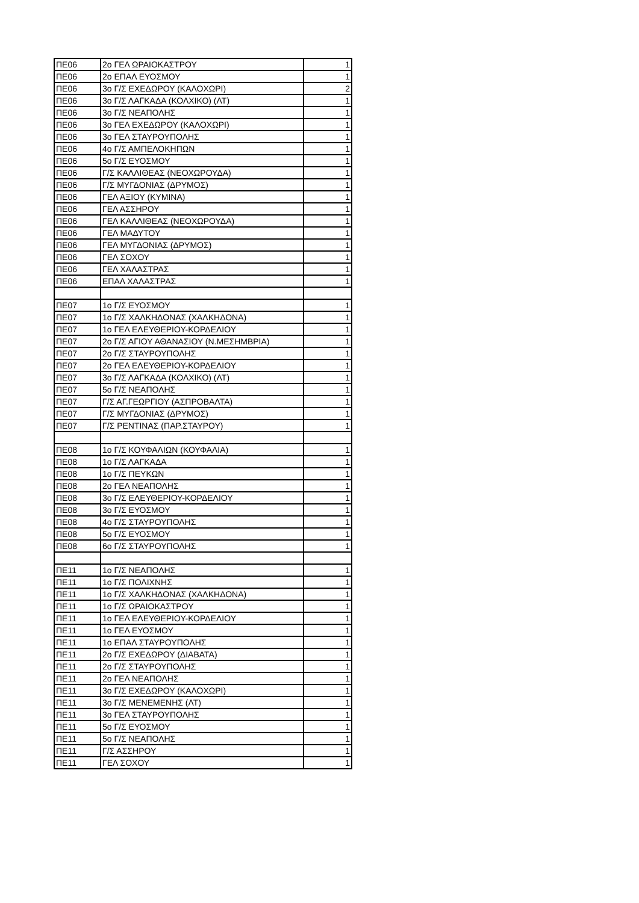| ΠΕ06 | 2ο ΓΕΛ ΩΡΑΙΟΚΑΣΤΡΟΥ | 1 |
| ΠΕ06 | 2ο ΕΠΑΛ ΕΥΟΣΜΟΥ | 1 |
| ΠΕ06 | 3ο Γ/Σ ΕΧΕΔΩΡΟΥ (ΚΑΛΟΧΩΡΙ) | 2 |
| ΠΕ06 | 3ο Γ/Σ ΛΑΓΚΑΔΑ (ΚΟΛΧΙΚΟ) (ΛΤ) | 1 |
| ΠΕ06 | 3ο Γ/Σ ΝΕΑΠΟΛΗΣ | 1 |
| ΠΕ06 | 3ο ΓΕΛ ΕΧΕΔΩΡΟΥ (ΚΑΛΟΧΩΡΙ) | 1 |
| ΠΕ06 | 3ο ΓΕΛ ΣΤΑΥΡΟΥΠΟΛΗΣ | 1 |
| ΠΕ06 | 4ο Γ/Σ ΑΜΠΕΛΟΚΗΠΩΝ | 1 |
| ΠΕ06 | 5ο Γ/Σ ΕΥΟΣΜΟΥ | 1 |
| ΠΕ06 | Γ/Σ ΚΑΛΛΙΘΕΑΣ (ΝΕΟΧΩΡΟΥΔΑ) | 1 |
| ΠΕ06 | Γ/Σ ΜΥΓΔΟΝΙΑΣ (ΔΡΥΜΟΣ) | 1 |
| ΠΕ06 | ΓΕΛ ΑΞΙΟΥ (ΚΥΜΙΝΑ) | 1 |
| ΠΕ06 | ΓΕΛ ΑΣΣΗΡΟΥ | 1 |
| ΠΕ06 | ΓΕΛ ΚΑΛΛΙΘΕΑΣ (ΝΕΟΧΩΡΟΥΔΑ) | 1 |
| ΠΕ06 | ΓΕΛ ΜΑΔΥΤΟΥ | 1 |
| ΠΕ06 | ΓΕΛ ΜΥΓΔΟΝΙΑΣ (ΔΡΥΜΟΣ) | 1 |
| ΠΕ06 | ΓΕΛ ΣΟΧΟΥ | 1 |
| ΠΕ06 | ΓΕΛ ΧΑΛΑΣΤΡΑΣ | 1 |
| ΠΕ06 | ΕΠΑΛ ΧΑΛΑΣΤΡΑΣ | 1 |
| ΠΕ07 | 1ο Γ/Σ ΕΥΟΣΜΟΥ | 1 |
| ΠΕ07 | 1ο Γ/Σ ΧΑΛΚΗΔΟΝΑΣ (ΧΑΛΚΗΔΟΝΑ) | 1 |
| ΠΕ07 | 1ο ΓΕΛ ΕΛΕΥΘΕΡΙΟΥ-ΚΟΡΔΕΛΙΟΥ | 1 |
| ΠΕ07 | 2ο Γ/Σ ΑΓΙΟΥ ΑΘΑΝΑΣΙΟΥ (Ν.ΜΕΣΗΜΒΡΙΑ) | 1 |
| ΠΕ07 | 2ο Γ/Σ ΣΤΑΥΡΟΥΠΟΛΗΣ | 1 |
| ΠΕ07 | 2ο ΓΕΛ ΕΛΕΥΘΕΡΙΟΥ-ΚΟΡΔΕΛΙΟΥ | 1 |
| ΠΕ07 | 3ο Γ/Σ ΛΑΓΚΑΔΑ (ΚΟΛΧΙΚΟ) (ΛΤ) | 1 |
| ΠΕ07 | 5ο Γ/Σ ΝΕΑΠΟΛΗΣ | 1 |
| ΠΕ07 | Γ/Σ ΑΓ.ΓΕΩΡΓΙΟΥ (ΑΣΠΡΟΒΑΛΤΑ) | 1 |
| ΠΕ07 | Γ/Σ ΜΥΓΔΟΝΙΑΣ (ΔΡΥΜΟΣ) | 1 |
| ΠΕ07 | Γ/Σ ΡΕΝΤΙΝΑΣ (ΠΑΡ.ΣΤΑΥΡΟΥ) | 1 |
| ΠΕ08 | 1ο Γ/Σ ΚΟΥΦΑΛΙΩΝ (ΚΟΥΦΑΛΙΑ) | 1 |
| ΠΕ08 | 1ο Γ/Σ ΛΑΓΚΑΔΑ | 1 |
| ΠΕ08 | 1ο Γ/Σ ΠΕΥΚΩΝ | 1 |
| ΠΕ08 | 2ο ΓΕΛ ΝΕΑΠΟΛΗΣ | 1 |
| ΠΕ08 | 3ο Γ/Σ ΕΛΕΥΘΕΡΙΟΥ-ΚΟΡΔΕΛΙΟΥ | 1 |
| ΠΕ08 | 3ο Γ/Σ ΕΥΟΣΜΟΥ | 1 |
| ΠΕ08 | 4ο Γ/Σ ΣΤΑΥΡΟΥΠΟΛΗΣ | 1 |
| ΠΕ08 | 5ο Γ/Σ ΕΥΟΣΜΟΥ | 1 |
| ΠΕ08 | 6ο Γ/Σ ΣΤΑΥΡΟΥΠΟΛΗΣ | 1 |
| ΠΕ11 | 1ο Γ/Σ ΝΕΑΠΟΛΗΣ | 1 |
| ΠΕ11 | 1ο Γ/Σ ΠΟΛΙΧΝΗΣ | 1 |
| ΠΕ11 | 1ο Γ/Σ ΧΑΛΚΗΔΟΝΑΣ (ΧΑΛΚΗΔΟΝΑ) | 1 |
| ΠΕ11 | 1ο Γ/Σ ΩΡΑΙΟΚΑΣΤΡΟΥ | 1 |
| ΠΕ11 | 1ο ΓΕΛ ΕΛΕΥΘΕΡΙΟΥ-ΚΟΡΔΕΛΙΟΥ | 1 |
| ΠΕ11 | 1ο ΓΕΛ ΕΥΟΣΜΟΥ | 1 |
| ΠΕ11 | 1ο ΕΠΑΛ ΣΤΑΥΡΟΥΠΟΛΗΣ | 1 |
| ΠΕ11 | 2ο Γ/Σ ΕΧΕΔΩΡΟΥ (ΔΙΑΒΑΤΑ) | 1 |
| ΠΕ11 | 2ο Γ/Σ ΣΤΑΥΡΟΥΠΟΛΗΣ | 1 |
| ΠΕ11 | 2ο ΓΕΛ ΝΕΑΠΟΛΗΣ | 1 |
| ΠΕ11 | 3ο Γ/Σ ΕΧΕΔΩΡΟΥ (ΚΑΛΟΧΩΡΙ) | 1 |
| ΠΕ11 | 3ο Γ/Σ ΜΕΝΕΜΕΝΗΣ (ΛΤ) | 1 |
| ΠΕ11 | 3ο ΓΕΛ ΣΤΑΥΡΟΥΠΟΛΗΣ | 1 |
| ΠΕ11 | 5ο Γ/Σ ΕΥΟΣΜΟΥ | 1 |
| ΠΕ11 | 5ο Γ/Σ ΝΕΑΠΟΛΗΣ | 1 |
| ΠΕ11 | Γ/Σ ΑΣΣΗΡΟΥ | 1 |
| ΠΕ11 | ΓΕΛ ΣΟΧΟΥ | 1 |